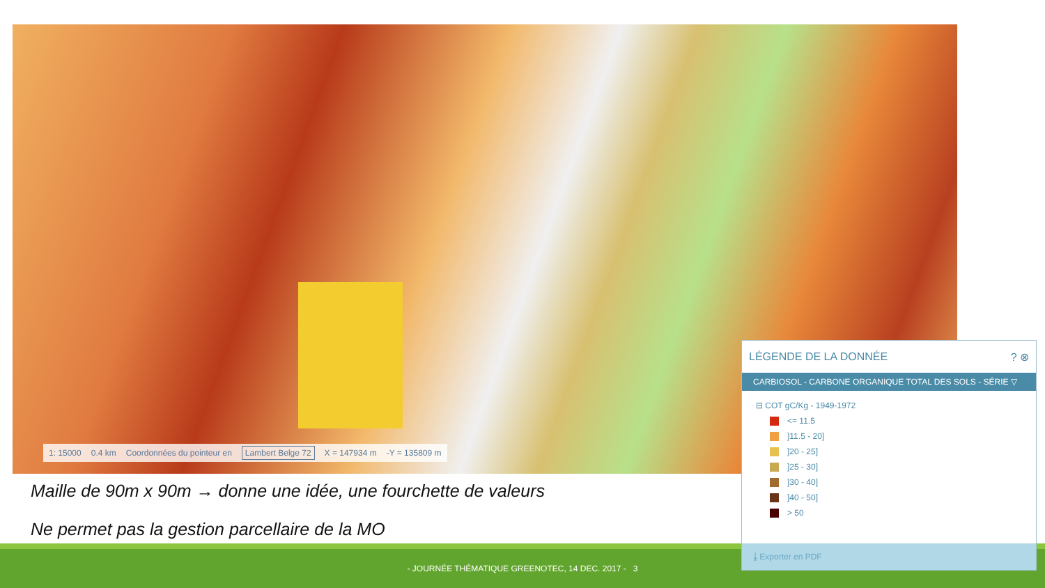1: 15000 0.4 km Coordonnées du pointeur en Lambert Belge 72 X = 147934 m -Y = 135809 m
Maille de 90m x 90m → donne une idée, une fourchette de valeurs
Ne permet pas la gestion parcellaire de la MO
- JOURNÉE THÉMATIQUE GREENOTEC, 14 DEC. 2017 - 3
LÉGENDE DE LA DONNÉE ? ⊗
CARBIOSOL - CARBONE ORGANIQUE TOTAL DES SOLS - SÉRIE ▽
⊟ COT gC/Kg - 1949-1972
<= 11.5
]11.5 - 20]
]20 - 25]
]25 - 30]
]30 - 40]
]40 - 50]
> 50
⤓ Exporter en PDF